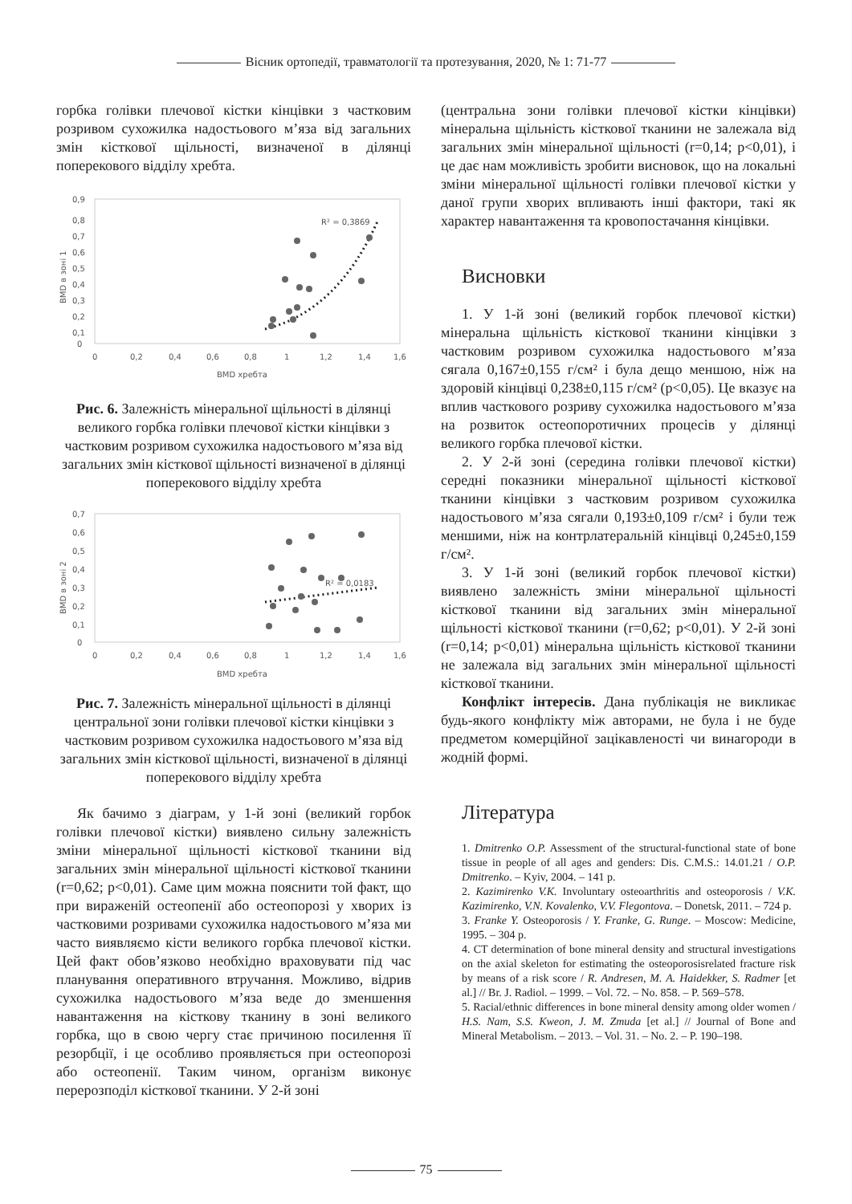Вісник ортопедії, травматології та протезування, 2020, № 1: 71-77
горбка голівки плечової кістки кінцівки з частковим розривом сухожилка надостьового м’яза від загальних змін кісткової щільності, визначеної в ділянці поперекового відділу хребта.
0,9
0,8
0,7
0,6
0,5
0,4
0,3
0,2
0,1
0
0
0,2
0,4
0,6
0,8
1
1,2
1,4
1,6
BMD хребта
BMD в зоні 1
R² = 0,3869
Рис. 6. Залежність мінеральної щільності в ділянці великого горбка голівки плечової кістки кінцівки з частковим розривом сухожилка надостьового м’яза від загальних змін кісткової щільності визначеної в ділянці поперекового відділу хребта
0,7
0,6
0,5
0,4
0,3
0,2
0,1
0
0
0,2
0,4
0,6
0,8
1
1,2
1,4
1,6
BMD хребта
BMD в зоні 2
R² = 0,0183
Рис. 7. Залежність мінеральної щільності в ділянці центральної зони голівки плечової кістки кінцівки з частковим розривом сухожилка надостьового м’яза від загальних змін кісткової щільності, визначеної в ділянці поперекового відділу хребта
Як бачимо з діаграм, у 1-й зоні (великий горбок голівки плечової кістки) виявлено сильну залежність зміни мінеральної щільності кісткової тканини від загальних змін мінеральної щільності кісткової тканини (r=0,62; p<0,01). Саме цим можна пояснити той факт, що при вираженій остеопенії або остеопорозі у хворих із частковими розривами сухожилка надостьового м’яза ми часто виявляємо кісти великого горбка плечової кістки. Цей факт обов’язково необхідно враховувати під час планування оперативного втручання. Можливо, відрив сухожилка надостьового м’яза веде до зменшення навантаження на кісткову тканину в зоні великого горбка, що в свою чергу стає причиною посилення її резорбції, і це особливо проявляється при остеопорозі або остеопенії. Таким чином, організм виконує перерозподіл кісткової тканини. У 2-й зоні
(центральна зони голівки плечової кістки кінцівки) мінеральна щільність кісткової тканини не залежала від загальних змін мінеральної щільності (r=0,14; p<0,01), і це дає нам можливість зробити висновок, що на локальні зміни мінеральної щільності голівки плечової кістки у даної групи хворих впливають інші фактори, такі як характер навантаження та кровопостачання кінцівки.
Висновки
1. У 1-й зоні (великий горбок плечової кістки) мінеральна щільність кісткової тканини кінцівки з частковим розривом сухожилка надостьового м’яза сягала 0,167±0,155 г/см² і була дещо меншою, ніж на здоровій кінцівці 0,238±0,115 г/см² (p<0,05). Це вказує на вплив часткового розриву сухожилка надостьового м’яза на розвиток остеопоротичних процесів у ділянці великого горбка плечової кістки.
2. У 2-й зоні (середина голівки плечової кістки) середні показники мінеральної щільності кісткової тканини кінцівки з частковим розривом сухожилка надостьового м’яза сягали 0,193±0,109 г/см² і були теж меншими, ніж на контрлатеральній кінцівці 0,245±0,159 г/см².
3. У 1-й зоні (великий горбок плечової кістки) виявлено залежність зміни мінеральної щільності кісткової тканини від загальних змін мінеральної щільності кісткової тканини (r=0,62; p<0,01). У 2-й зоні (r=0,14; p<0,01) мінеральна щільність кісткової тканини не залежала від загальних змін мінеральної щільності кісткової тканини.
Конфлікт інтересів. Дана публікація не викликає будь-якого конфлікту між авторами, не була і не буде предметом комерційної зацікавленості чи винагороди в жодній формі.
Література
1. Dmitrenko O.P. Assessment of the structural-functional state of bone tissue in people of all ages and genders: Dis. C.M.S.: 14.01.21 / O.P. Dmitrenko. – Kyiv, 2004. – 141 p.
2. Kazimirenko V.K. Involuntary osteoarthritis and osteoporosis / V.K. Kazimirenko, V.N. Kovalenko, V.V. Flegontova. – Donetsk, 2011. – 724 p.
3. Franke Y. Osteoporosis / Y. Franke, G. Runge. – Moscow: Medicine, 1995. – 304 p.
4. CT determination of bone mineral density and structural investigations on the axial skeleton for estimating the osteoporosisrelated fracture risk by means of a risk score / R. Andresen, M. A. Haidekker, S. Radmer [et al.] // Br. J. Radiol. – 1999. – Vol. 72. – No. 858. – P. 569–578.
5. Racial/ethnic differences in bone mineral density among older women / H.S. Nam, S.S. Kweon, J. M. Zmuda [et al.] // Journal of Bone and Mineral Metabolism. – 2013. – Vol. 31. – No. 2. – P. 190–198.
75